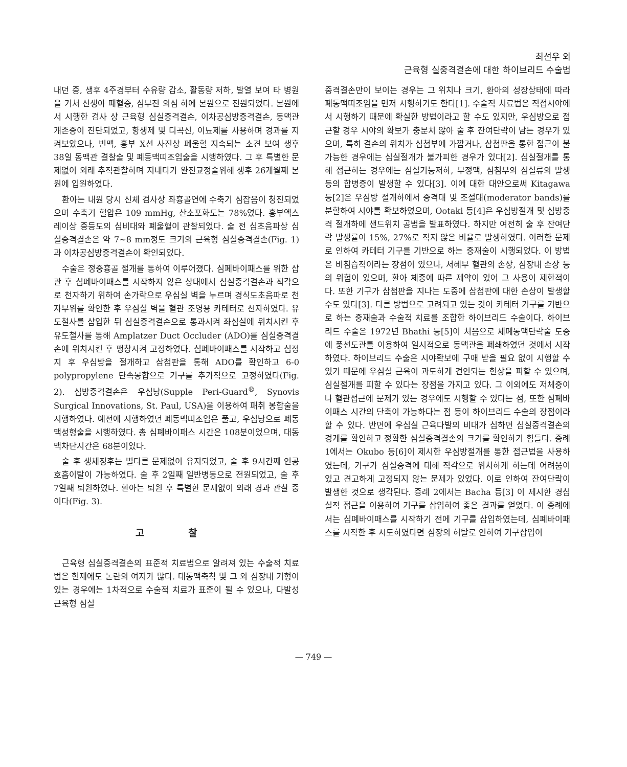최선우 외
근육형 실중격결손에 대한 하이브리드 수술법
내던 중, 생후 4주경부터 수유량 감소, 활동량 저하, 발열 보여 타 병원을 거쳐 신생아 패혈증, 심부전 의심 하에 본원으로 전원되었다. 본원에서 시행한 검사 상 근육형 심실중격결손, 이차공심방중격결손, 동맥관개존증이 진단되었고, 항생제 및 디곡신, 이뇨제를 사용하며 경과를 지켜보았으나, 빈맥, 흉부 X선 사진상 폐울혈 지속되는 소견 보여 생후 38일 동맥관 결찰술 및 폐동맥띠조임술을 시행하였다. 그 후 특별한 문제없이 외래 추적관찰하며 지내다가 완전교정술위해 생후 26개월째 본원에 입원하였다.
환아는 내원 당시 신체 검사상 좌흉골연에 수축기 심잡음이 청진되었으며 수축기 혈압은 109 mmHg, 산소포화도는 78%였다. 흉부엑스레이상 중등도의 심비대와 폐울혈이 관찰되었다. 술 전 심초음파상 심실중격결손은 약 7~8 mm정도 크기의 근육형 심실중격결손(Fig. 1)과 이차공심방중격결손이 확인되었다.
수술은 정중흉골 절개를 통하여 이루어졌다. 심폐바이패스를 위한 삽관 후 심폐바이패스를 시작하지 않은 상태에서 심실중격결손과 직각으로 천자하기 위하여 손가락으로 우심실 벽을 누르며 경식도초음파로 천자부위를 확인한 후 우심실 벽을 혈관 조영용 카테터로 천자하였다. 유도철사를 삽입한 뒤 심실중격결손으로 통과시켜 좌심실에 위치시킨 후 유도철사를 통해 Amplatzer Duct Occluder (ADO)를 심실중격결손에 위치시킨 후 팽창시켜 고정하였다. 심폐바이패스를 시작하고 심정지 후 우심방을 절개하고 삼첨판을 통해 ADO를 확인하고 6-0 polypropylene 단속봉합으로 기구를 추가적으로 고정하였다(Fig. 2). 심방중격결손은 우심낭(Supple Peri-Guard<sup>®</sup>, Synovis Surgical Innovations, St. Paul, USA)을 이용하여 패취 봉합술을 시행하였다. 예전에 시행하였던 폐동맥띠조임은 풀고, 우심낭으로 폐동맥성형술을 시행하였다. 총 심폐바이패스 시간은 108분이었으며, 대동맥차단시간은 68분이었다.
술 후 생체징후는 별다른 문제없이 유지되었고, 술 후 9시간째 인공호흡이탈이 가능하였다. 술 후 2일째 일반병동으로 전원되었고, 술 후 7일째 퇴원하였다. 환아는 퇴원 후 특별한 문제없이 외래 경과 관찰 중이다(Fig. 3).
고 찰
근육형 심실중격결손의 표준적 치료법으로 알려져 있는 수술적 치료법은 현재에도 논란의 여지가 많다. 대동맥축착 및 그 외 심장내 기형이 있는 경우에는 1차적으로 수술적 치료가 표준이 될 수 있으나, 다발성 근육형 심실
중격결손만이 보이는 경우는 그 위치나 크기, 환아의 성장상태에 따라 폐동맥띠조임을 먼저 시행하기도 한다[1]. 수술적 치료법은 직접시야에서 시행하기 때문에 확실한 방법이라고 할 수도 있지만, 우심방으로 접근할 경우 시야의 확보가 충분치 않아 술 후 잔여단락이 남는 경우가 있으며, 특히 결손의 위치가 심첨부에 가깝거나, 삼첨판을 통한 접근이 불가능한 경우에는 심실절개가 불가피한 경우가 있다[2]. 심실절개를 통해 접근하는 경우에는 심실기능저하, 부정맥, 심첨부의 심실류의 발생 등의 합병증이 발생할 수 있다[3]. 이에 대한 대안으로써 Kitagawa 등[2]은 우심방 절개하에서 중격대 및 조절대(moderator bands)를 분할하여 시야를 확보하였으며, Ootaki 등[4]은 우심방절개 및 심방중격 절개하에 샌드위치 공법을 발표하였다. 하지만 여전히 술 후 잔여단락 발생률이 15%, 27%로 적지 않은 비율로 발생하였다. 이러한 문제로 인하여 카테터 기구를 기반으로 하는 중재술이 시행되었다. 이 방법은 비침습적이라는 장점이 있으나, 서혜부 혈관의 손상, 심장내 손상 등의 위험이 있으며, 환아 체중에 따른 제약이 있어 그 사용이 제한적이다. 또한 기구가 삼첨판을 지나는 도중에 삼첨판에 대한 손상이 발생할 수도 있다[3]. 다른 방법으로 고려되고 있는 것이 카테터 기구를 기반으로 하는 중재술과 수술적 치료를 조합한 하이브리드 수술이다. 하이브리드 수술은 1972년 Bhathi 등[5]이 처음으로 체폐동맥단락술 도중에 풍선도관를 이용하여 일시적으로 동맥관을 폐쇄하였던 것에서 시작하였다. 하이브리드 수술은 시야확보에 구애 받을 필요 없이 시행할 수 있기 때문에 우심실 근육이 과도하게 견인되는 현상을 피할 수 있으며, 심실절개를 피할 수 있다는 장점을 가지고 있다. 그 이외에도 저체중이나 혈관접근에 문제가 있는 경우에도 시행할 수 있다는 점, 또한 심폐바이패스 시간의 단축이 가능하다는 점 등이 하이브리드 수술의 장점이라 할 수 있다. 반면에 우심실 근육다발의 비대가 심하면 심실중격결손의 경계를 확인하고 정확한 심실중격결손의 크기를 확인하기 힘들다. 증례 1에서는 Okubo 등[6]이 제시한 우심방절개를 통한 접근법을 사용하였는데, 기구가 심실중격에 대해 직각으로 위치하게 하는데 어려움이 있고 견고하게 고정되지 않는 문제가 있었다. 이로 인하여 잔여단락이 발생한 것으로 생각된다. 증례 2에서는 Bacha 등[3] 이 제시한 경심실적 접근을 이용하여 기구를 삽입하여 좋은 결과를 얻었다. 이 증례에서는 심폐바이패스를 시작하기 전에 기구를 삽입하였는데, 심폐바이패스를 시작한 후 시도하였다면 심장의 허탈로 인하여 기구삽입이
— 749 —